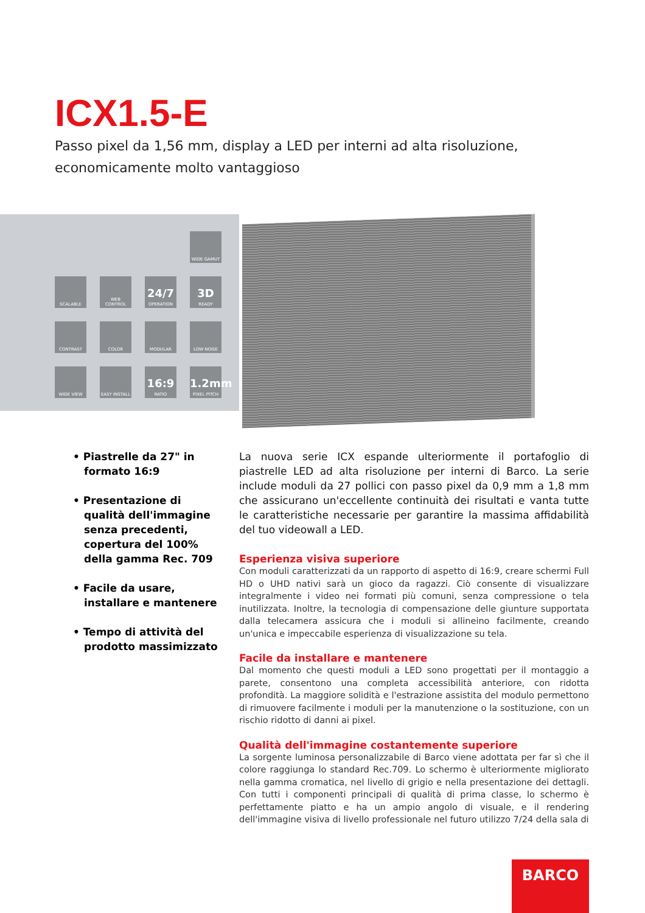ICX1.5-E
Passo pixel da 1,56 mm, display a LED per interni ad alta risoluzione, economicamente molto vantaggioso
WIDE GAMUT
SCALABLE
WEB CONTROL
24/7
OPERATION
3D
READY
CONTRAST
COLOR
MODULAR
LOW NOISE
WIDE VIEW
EASY INSTALL
16:9
RATIO
1.2mm
PIXEL PITCH
• Piastrelle da 27" in formato 16:9
• Presentazione di qualità dell'immagine senza precedenti, copertura del 100% della gamma Rec. 709
• Facile da usare, installare e mantenere
• Tempo di attività del prodotto massimizzato
La nuova serie ICX espande ulteriormente il portafoglio di piastrelle LED ad alta risoluzione per interni di Barco. La serie include moduli da 27 pollici con passo pixel da 0,9 mm a 1,8 mm che assicurano un'eccellente continuità dei risultati e vanta tutte le caratteristiche necessarie per garantire la massima affidabilità del tuo videowall a LED.
Esperienza visiva superiore
Con moduli caratterizzati da un rapporto di aspetto di 16:9, creare schermi Full HD o UHD nativi sarà un gioco da ragazzi. Ciò consente di visualizzare integralmente i video nei formati più comuni, senza compressione o tela inutilizzata. Inoltre, la tecnologia di compensazione delle giunture supportata dalla telecamera assicura che i moduli si allineino facilmente, creando un'unica e impeccabile esperienza di visualizzazione su tela.
Facile da installare e mantenere
Dal momento che questi moduli a LED sono progettati per il montaggio a parete, consentono una completa accessibilità anteriore, con ridotta profondità. La maggiore solidità e l'estrazione assistita del modulo permettono di rimuovere facilmente i moduli per la manutenzione o la sostituzione, con un rischio ridotto di danni ai pixel.
Qualità dell'immagine costantemente superiore
La sorgente luminosa personalizzabile di Barco viene adottata per far sì che il colore raggiunga lo standard Rec.709. Lo schermo è ulteriormente migliorato nella gamma cromatica, nel livello di grigio e nella presentazione dei dettagli. Con tutti i componenti principali di qualità di prima classe, lo schermo è perfettamente piatto e ha un ampio angolo di visuale, e il rendering dell'immagine visiva di livello professionale nel futuro utilizzo 7/24 della sala di
BARCO